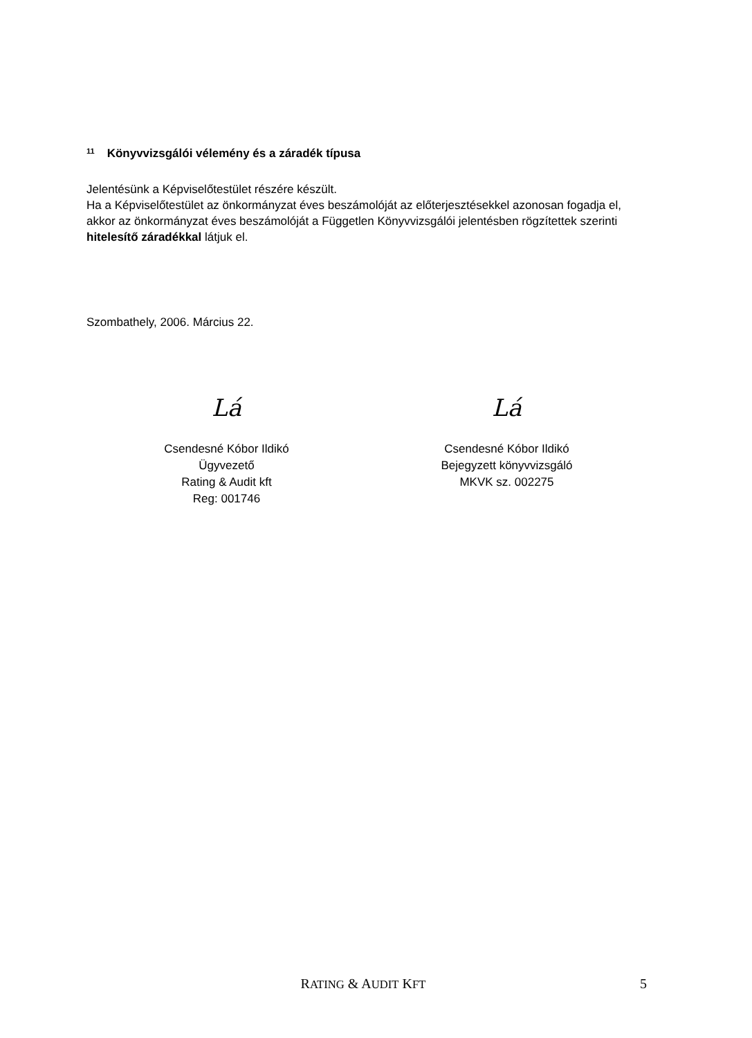11 Könyvvizsgálói vélemény és a záradék típusa
Jelentésünk a Képviselőtestület részére készült.
Ha a Képviselőtestület az önkormányzat éves beszámolóját az előterjesztésekkel azonosan fogadja el, akkor az önkormányzat éves beszámolóját a Független Könyvvizsgálói jelentésben rögzítettek szerinti hitelesítő záradékkal látjuk el.
Szombathely, 2006. Március 22.
Lá
Csendesné Kóbor Ildikó
Ügyvezető
Rating & Audit kft
Reg: 001746
Lá
Csendesné Kóbor Ildikó
Bejegyzett könyvvizsgáló
MKVK sz. 002275
RATING & AUDIT KFT 5